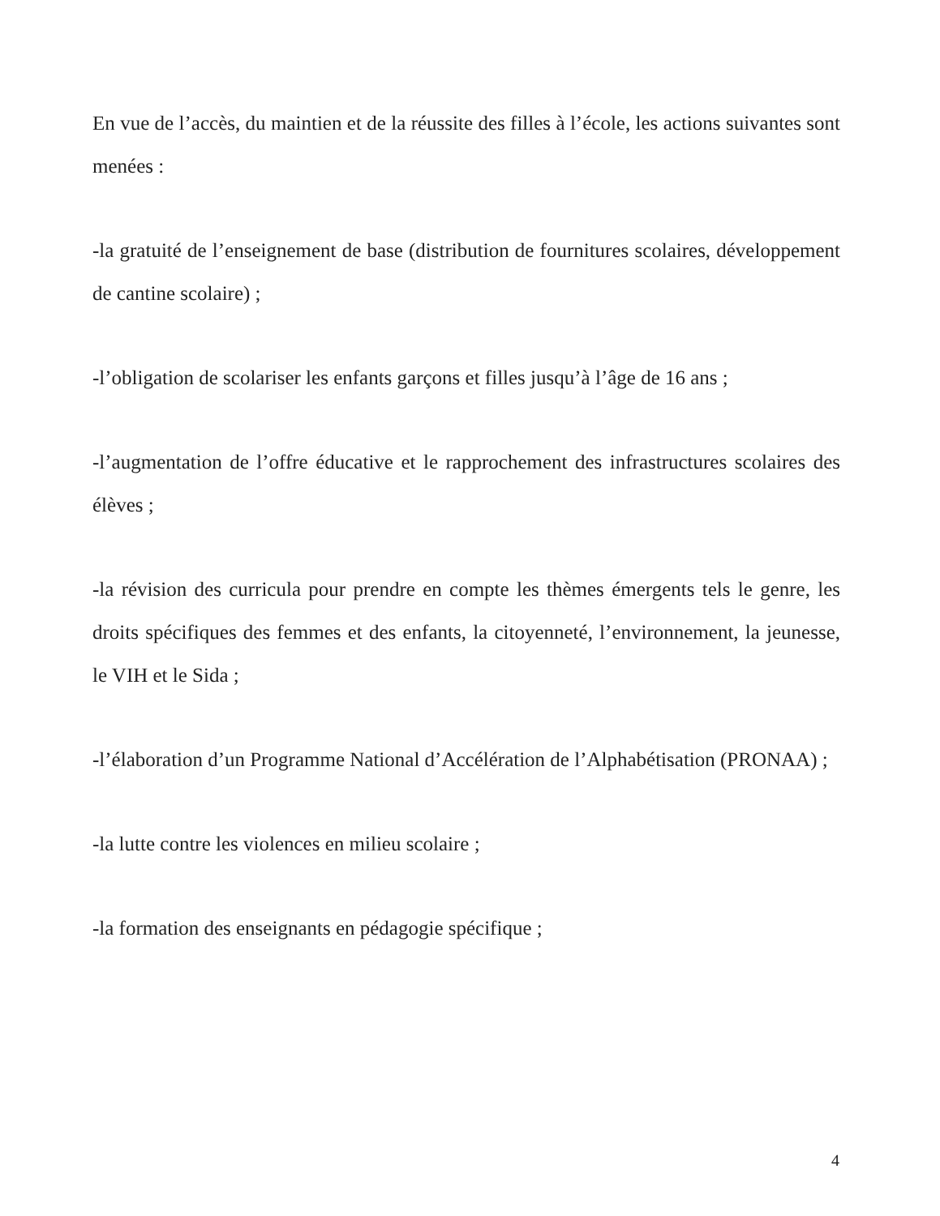En vue de l’accès, du maintien et de la réussite des filles à l’école, les actions suivantes sont menées :
-la gratuité de l’enseignement de base (distribution de fournitures scolaires, développement de cantine scolaire) ;
-l’obligation de scolariser les enfants garçons et filles jusqu’à l’âge de 16 ans ;
-l’augmentation de l’offre éducative et le rapprochement des infrastructures scolaires des élèves ;
-la révision des curricula pour prendre en compte les thèmes émergents tels le genre, les droits spécifiques des femmes et des enfants, la citoyenneté, l’environnement, la jeunesse, le VIH et le Sida ;
-l’élaboration d’un Programme National d’Accélération de l’Alphabétisation (PRONAA) ;
-la lutte contre les violences en milieu scolaire ;
-la formation des enseignants en pédagogie spécifique ;
4